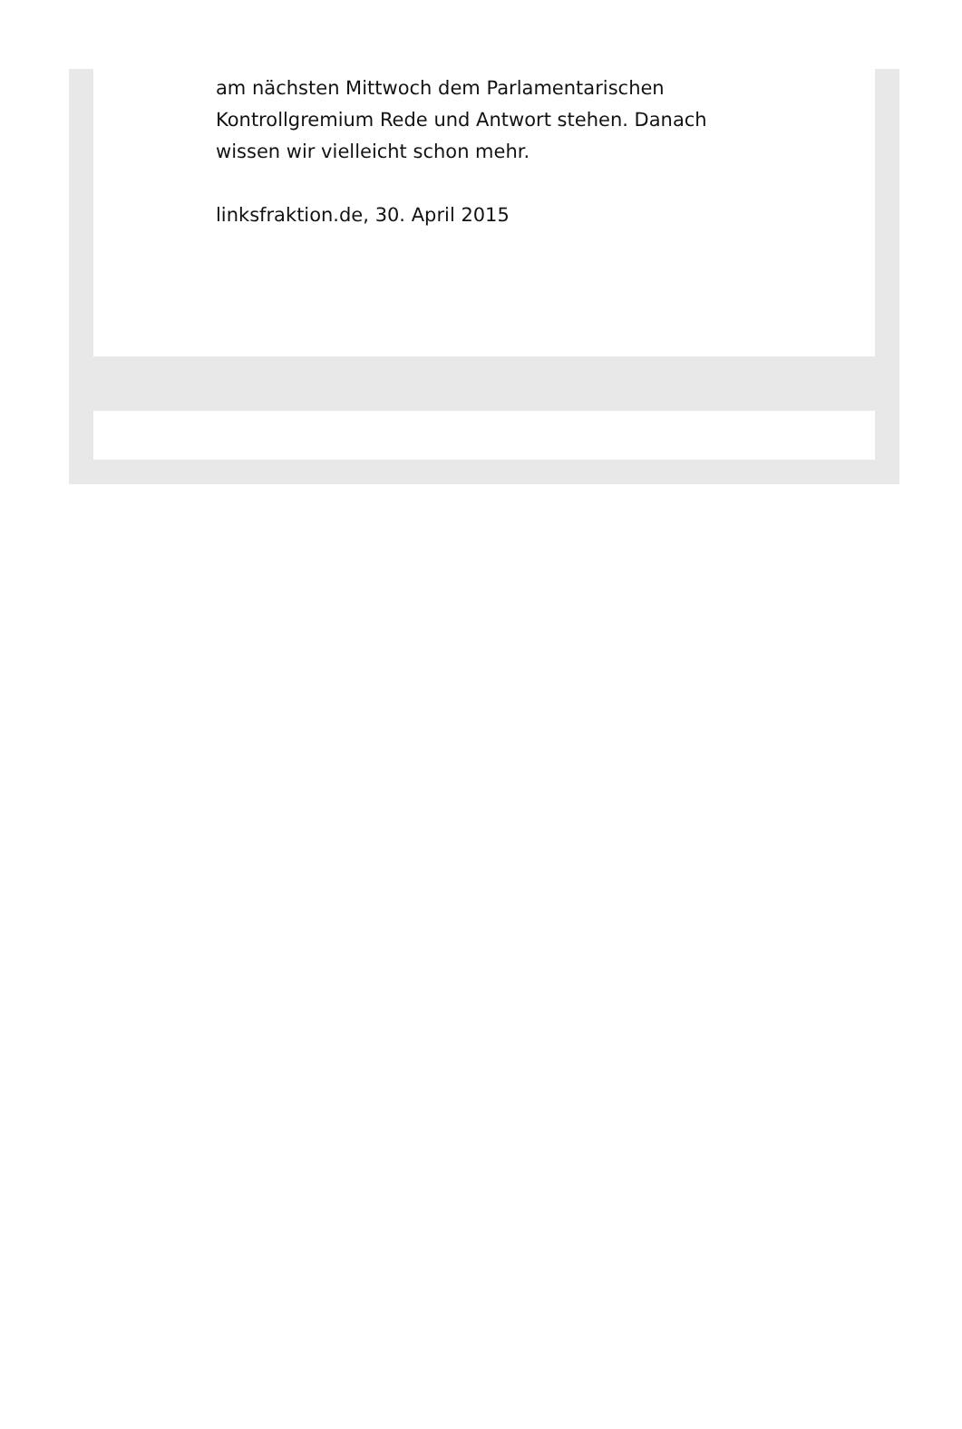am nächsten Mittwoch dem Parlamentarischen
Kontrollgremium Rede und Antwort stehen. Danach
wissen wir vielleicht schon mehr.
linksfraktion.de, 30. April 2015